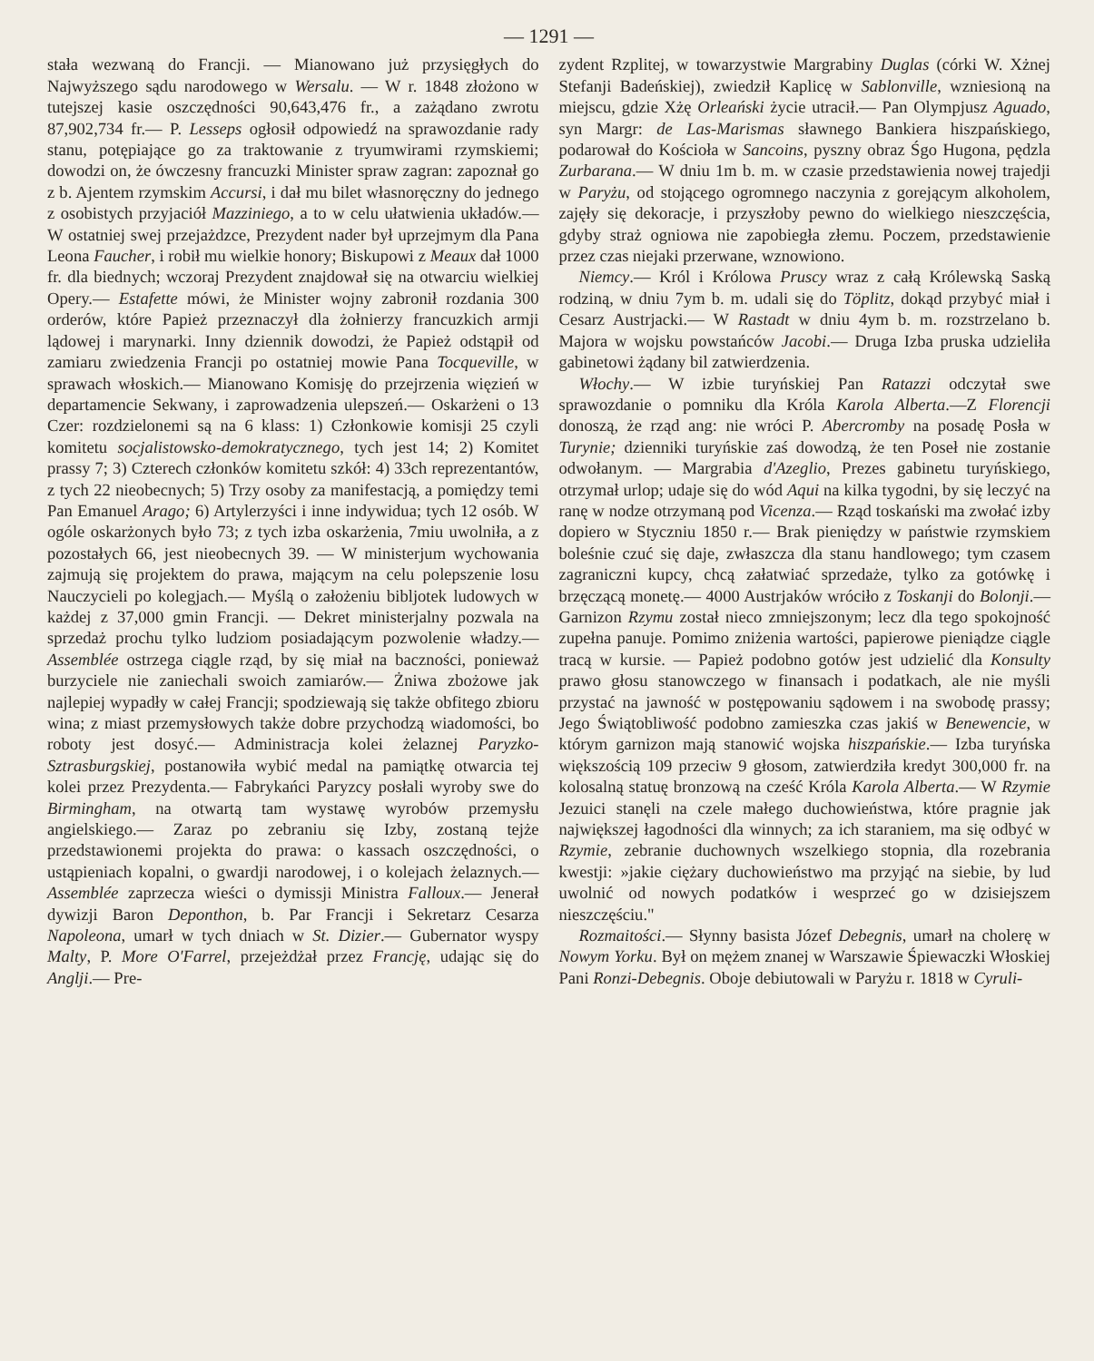— 1291 —
stała wezwaną do Francji. — Mianowano już przysięgłych do Najwyższego sądu narodowego w Wersalu. — W r. 1848 złożono w tutejszej kasie oszczędności 90,643,476 fr., a zażądano zwrotu 87,902,734 fr.— P. Lesseps ogłosił odpowiedź na sprawozdanie rady stanu, potępiające go za traktowanie z tryumwirami rzymskiemi; dowodzi on, że ówczesny francuzki Minister spraw zagran: zapoznał go z b. Ajentem rzymskim Accursi, i dał mu bilet własnoręczny do jednego z osobistych przyjaciół Mazziniego, a to w celu ułatwienia układów.— W ostatniej swej przejażdzce, Prezydent nader był uprzejmym dla Pana Leona Faucher, i robił mu wielkie honory; Biskupowi z Meaux dał 1000 fr. dla biednych; wczoraj Prezydent znajdował się na otwarciu wielkiej Opery.— Estafette mówi, że Minister wojny zabronił rozdania 300 orderów, które Papież przeznaczył dla żołnierzy francuzkich armji lądowej i marynarki. Inny dziennik dowodzi, że Papież odstąpił od zamiaru zwiedzenia Francji po ostatniej mowie Pana Tocqueville, w sprawach włoskich.— Mianowano Komisję do przejrzenia więzień w departamencie Sekwany, i zaprowadzenia ulepszeń.— Oskarżeni o 13 Czer: rozdzielonemi są na 6 klass: 1) Członkowie komisji 25 czyli komitetu socjalistowsko-demokratycznego, tych jest 14; 2) Komitet prassy 7; 3) Czterech członków komitetu szkół: 4) 33ch reprezentantów, z tych 22 nieobecnych; 5) Trzy osoby za manifestacją, a pomiędzy temi Pan Emanuel Arago; 6) Artylerzyści i inne indywidua; tych 12 osób. W ogóle oskarżonych było 73; z tych izba oskarżenia, 7miu uwolniła, a z pozostałych 66, jest nieobecnych 39. — W ministerjum wychowania zajmują się projektem do prawa, mającym na celu polepszenie losu Nauczycieli po kolegjach.— Myślą o założeniu bibljotek ludowych w każdej z 37,000 gmin Francji. — Dekret ministerjalny pozwala na sprzedaż prochu tylko ludziom posiadającym pozwolenie władzy.— Assemblée ostrzega ciągle rząd, by się miał na baczności, ponieważ burzyciele nie zaniechali swoich zamiarów.— Żniwa zbożowe jak najlepiej wypadły w całej Francji; spodziewają się także obfitego zbioru wina; z miast przemysłowych także dobre przychodzą wiadomości, bo roboty jest dosyć.— Administracja kolei żelaznej Paryzko-Sztrasburgskiej, postanowiła wybić medal na pamiątkę otwarcia tej kolei przez Prezydenta.— Fabrykańci Paryzcy posłali wyroby swe do Birmingham, na otwartą tam wystawę wyrobów przemysłu angielskiego.— Zaraz po zebraniu się Izby, zostaną tejże przedstawionemi projekta do prawa: o kassach oszczędności, o ustąpieniach kopalni, o gwardji narodowej, i o kolejach żelaznych.— Assemblée zaprzecza wieści o dymissji Ministra Falloux.— Jenerał dywizji Baron Deponthon, b. Par Francji i Sekretarz Cesarza Napoleona, umarł w tych dniach w St. Dizier.— Gubernator wyspy Malty, P. More O'Farrel, przejeżdżał przez Francję, udając się do Anglji.— Pre-
zydent Rzplitej, w towarzystwie Margrabiny Duglas (córki W. Xżnej Stefanji Badeńskiej), zwiedził Kaplicę w Sablonville, wzniesioną na miejscu, gdzie Xżę Orleański życie utracił.— Pan Olympjusz Aguado, syn Margr: de Las-Marismas sławnego Bankiera hiszpańskiego, podarował do Kościoła w Sancoins, pyszny obraz Śgo Hugona, pędzla Zurbarana.— W dniu 1m b. m. w czasie przedstawienia nowej trajedji w Paryżu, od stojącego ogromnego naczynia z gorejącym alkoholem, zajęły się dekoracje, i przyszłoby pewno do wielkiego nieszczęścia, gdyby straż ogniowa nie zapobiegła złemu. Poczem, przedstawienie przez czas niejaki przerwane, wznowiono.
Niemcy.— Król i Królowa Pruscy wraz z całą Królewską Saską rodziną, w dniu 7ym b. m. udali się do Töplitz, dokąd przybyć miał i Cesarz Austrjacki.— W Rastadt w dniu 4ym b. m. rozstrzelano b. Majora w wojsku powstańców Jacobi.— Druga Izba pruska udzieliła gabinetowi żądany bil zatwierdzenia.
Włochy.— W izbie turyńskiej Pan Ratazzi odczytał swe sprawozdanie o pomniku dla Króla Karola Alberta.—Z Florencji donoszą, że rząd ang: nie wróci P. Abercromby na posadę Posła w Turynie; dzienniki turyńskie zaś dowodzą, że ten Poseł nie zostanie odwołanym. — Margrabia d'Azeglio, Prezes gabinetu turyńskiego, otrzymał urlop; udaje się do wód Aqui na kilka tygodni, by się leczyć na ranę w nodze otrzymaną pod Vicenza.— Rząd toskański ma zwołać izby dopiero w Styczniu 1850 r.— Brak pieniędzy w państwie rzymskiem boleśnie czuć się daje, zwłaszcza dla stanu handlowego; tym czasem zagraniczni kupcy, chcą załatwiać sprzedaże, tylko za gotówkę i brzęczącą monetę.— 4000 Austrjaków wróciło z Toskanji do Bolonji.— Garnizon Rzymu został nieco zmniejszonym; lecz dla tego spokojność zupełna panuje. Pomimo zniżenia wartości, papierowe pieniądze ciągle tracą w kursie. — Papież podobno gotów jest udzielić dla Konsulty prawo głosu stanowczego w finansach i podatkach, ale nie myśli przystać na jawność w postępowaniu sądowem i na swobodę prassy; Jego Świątobliwość podobno zamieszka czas jakiś w Benewencie, w którym garnizon mają stanowić wojska hiszpańskie.— Izba turyńska większością 109 przeciw 9 głosom, zatwierdziła kredyt 300,000 fr. na kolosalną statuę bronzową na cześć Króla Karola Alberta.— W Rzymie Jezuici stanęli na czele małego duchowieństwa, które pragnie jak największej łagodności dla winnych; za ich staraniem, ma się odbyć w Rzymie, zebranie duchownych wszelkiego stopnia, dla rozebrania kwestji: »jakie ciężary duchowieństwo ma przyjąć na siebie, by lud uwolnić od nowych podatków i wesprzeć go w dzisiejszem nieszczęściu."
Rozmaitości.— Słynny basista Józef Debegnis, umarł na cholerę w Nowym Yorku. Był on mężem znanej w Warszawie Śpiewaczki Włoskiej Pani Ronzi-Debegnis. Oboje debiutowali w Paryżu r. 1818 w Cyruli-